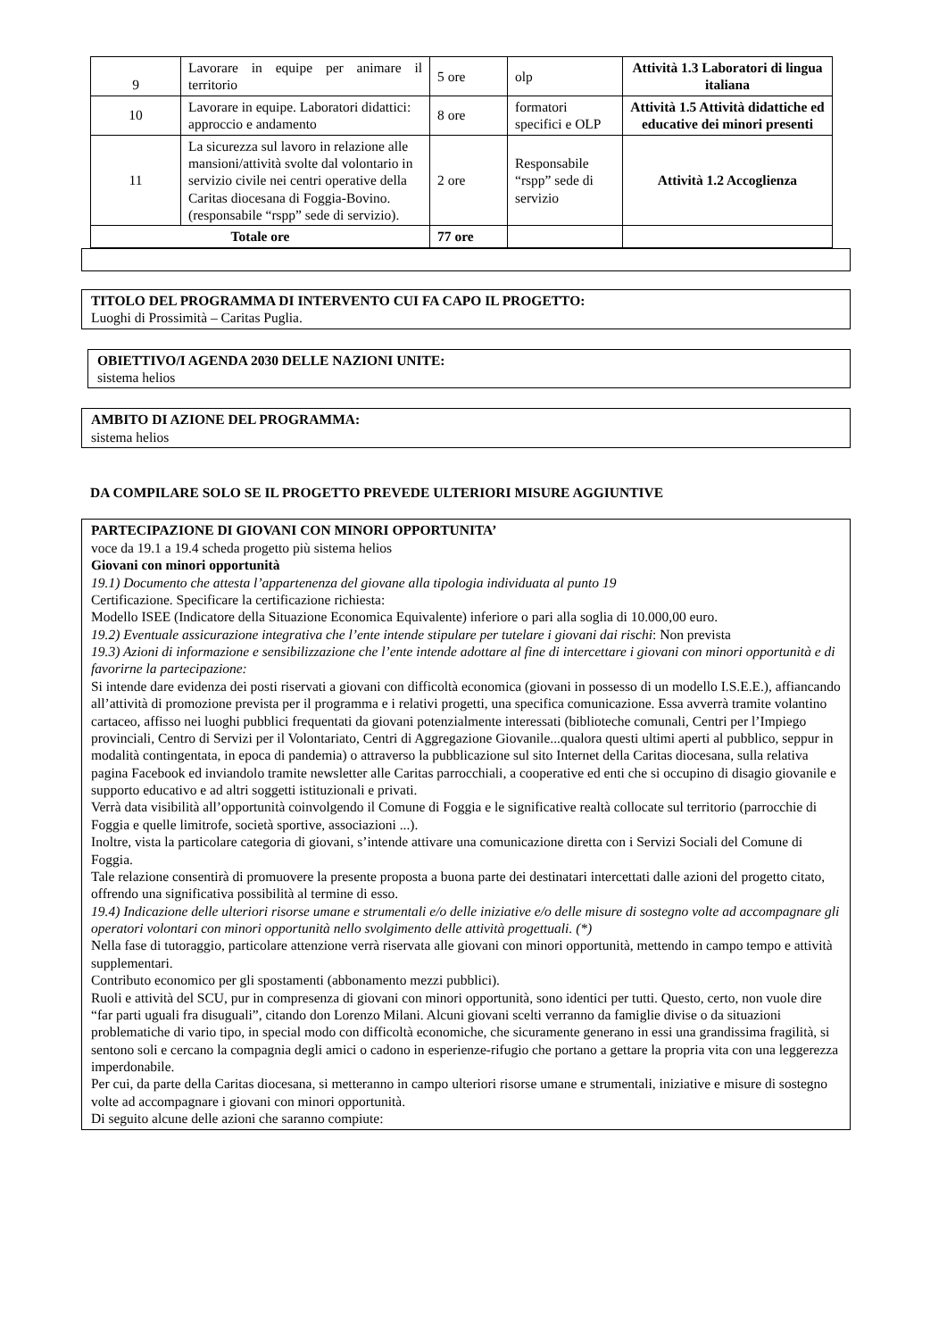| 9 | Lavorare in equipe per animare il territorio | 5 ore | olp | Attività 1.3 Laboratori di lingua italiana |
| 10 | Lavorare in equipe. Laboratori didattici: approccio e andamento | 8 ore | formatori specifici e OLP | Attività 1.5 Attività didattiche ed educative dei minori presenti |
| 11 | La sicurezza sul lavoro in relazione alle mansioni/attività svolte dal volontario in servizio civile nei centri operative della Caritas diocesana di Foggia-Bovino. (responsabile “rspp” sede di servizio). | 2 ore | Responsabile “rspp” sede di servizio | Attività 1.2 Accoglienza |
| Totale ore | | 77 ore | | |
TITOLO DEL PROGRAMMA DI INTERVENTO CUI FA CAPO IL PROGETTO:
Luoghi di Prossimità – Caritas Puglia.
OBIETTIVO/I AGENDA 2030 DELLE NAZIONI UNITE:
sistema helios
AMBITO DI AZIONE DEL PROGRAMMA:
sistema helios
DA COMPILARE SOLO SE IL PROGETTO PREVEDE ULTERIORI MISURE AGGIUNTIVE
PARTECIPAZIONE DI GIOVANI CON MINORI OPPORTUNITA’
voce da 19.1 a 19.4 scheda progetto più sistema helios
Giovani con minori opportunità
19.1) Documento che attesta l’appartenenza del giovane alla tipologia individuata al punto 19
Certificazione. Specificare la certificazione richiesta:
Modello ISEE (Indicatore della Situazione Economica Equivalente) inferiore o pari alla soglia di 10.000,00 euro.
19.2) Eventuale assicurazione integrativa che l’ente intende stipulare per tutelare i giovani dai rischi: Non prevista
19.3) Azioni di informazione e sensibilizzazione che l’ente intende adottare al fine di intercettare i giovani con minori opportunità e di favorirne la partecipazione:
Si intende dare evidenza dei posti riservati a giovani con difficoltà economica (giovani in possesso di un modello I.S.E.E.), affiancando all’attività di promozione prevista per il programma e i relativi progetti, una specifica comunicazione. Essa avverrà tramite volantino cartaceo, affisso nei luoghi pubblici frequentati da giovani potenzialmente interessati (biblioteche comunali, Centri per l’Impiego provinciali, Centro di Servizi per il Volontariato, Centri di Aggregazione Giovanile...qualora questi ultimi aperti al pubblico, seppur in modalità contingentata, in epoca di pandemia) o attraverso la pubblicazione sul sito Internet della Caritas diocesana, sulla relativa pagina Facebook ed inviandolo tramite newsletter alle Caritas parrocchiali, a cooperative ed enti che si occupino di disagio giovanile e supporto educativo e ad altri soggetti istituzionali e privati.
Verrà data visibilità all’opportunità coinvolgendo il Comune di Foggia e le significative realtà collocate sul territorio (parrocchie di Foggia e quelle limitrofe, società sportive, associazioni ...).
Inoltre, vista la particolare categoria di giovani, s’intende attivare una comunicazione diretta con i Servizi Sociali del Comune di Foggia.
Tale relazione consentirà di promuovere la presente proposta a buona parte dei destinatari intercettati dalle azioni del progetto citato, offrendo una significativa possibilità al termine di esso.
19.4) Indicazione delle ulteriori risorse umane e strumentali e/o delle iniziative e/o delle misure di sostegno volte ad accompagnare gli operatori volontari con minori opportunità nello svolgimento delle attività progettuali. (*)
Nella fase di tutoraggio, particolare attenzione verrà riservata alle giovani con minori opportunità, mettendo in campo tempo e attività supplementari.
Contributo economico per gli spostamenti (abbonamento mezzi pubblici).
Ruoli e attività del SCU, pur in compresenza di giovani con minori opportunità, sono identici per tutti. Questo, certo, non vuole dire “far parti uguali fra disuguali”, citando don Lorenzo Milani. Alcuni giovani scelti verranno da famiglie divise o da situazioni problematiche di vario tipo, in special modo con difficoltà economiche, che sicuramente generano in essi una grandissima fragilità, si sentono soli e cercano la compagnia degli amici o cadono in esperienze-rifugio che portano a gettare la propria vita con una leggerezza imperdonabile.
Per cui, da parte della Caritas diocesana, si metteranno in campo ulteriori risorse umane e strumentali, iniziative e misure di sostegno volte ad accompagnare i giovani con minori opportunità.
Di seguito alcune delle azioni che saranno compiute: